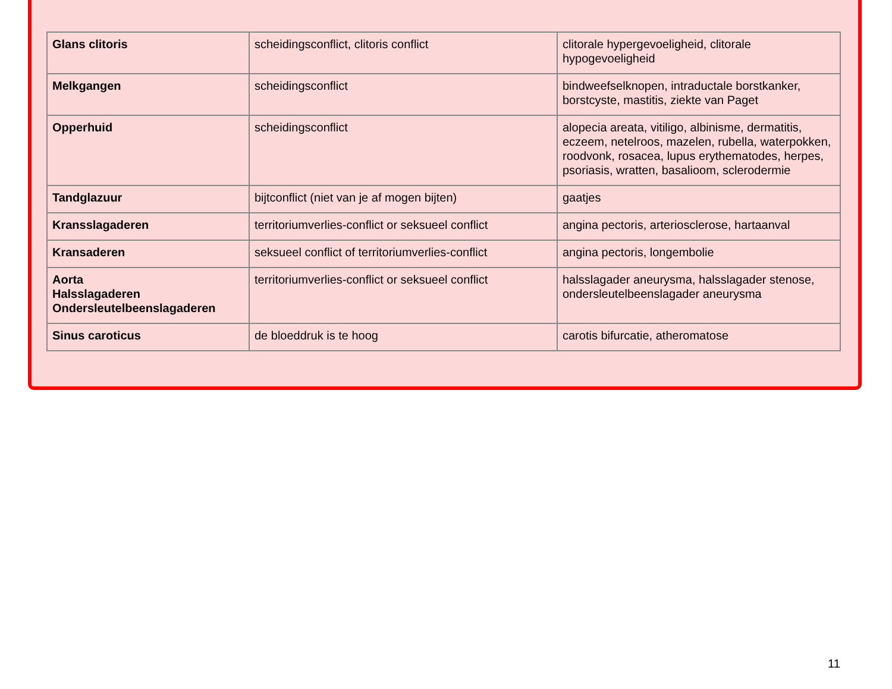| Glans clitoris | scheidingsconflict, clitoris conflict | clitorale hypergevoeligheid, clitorale hypogevoeligheid |
| Melkgangen | scheidingsconflict | bindweefselknopen, intraductale borstkanker, borstcyste, mastitis, ziekte van Paget |
| Opperhuid | scheidingsconflict | alopecia areata, vitiligo, albinisme, dermatitis, eczeem, netelroos, mazelen, rubella, waterpokken, roodvonk, rosacea, lupus erythematodes, herpes, psoriasis, wratten, basalioom, sclerodermie |
| Tandglazuur | bijtconflict (niet van je af mogen bijten) | gaatjes |
| Kransslagaderen | territoriumverlies-conflict or seksueel conflict | angina pectoris, arteriosclerose, hartaanval |
| Kransaderen | seksueel conflict of territoriumverlies-conflict | angina pectoris, longembolie |
| Aorta Halsslagaderen Ondersleutelbeenslagaderen | territoriumverlies-conflict or seksueel conflict | halsslagader aneurysma, halsslagader stenose, ondersleutelbeenslagader aneurysma |
| Sinus caroticus | de bloeddruk is te hoog | carotis bifurcatie, atheromatose |
11